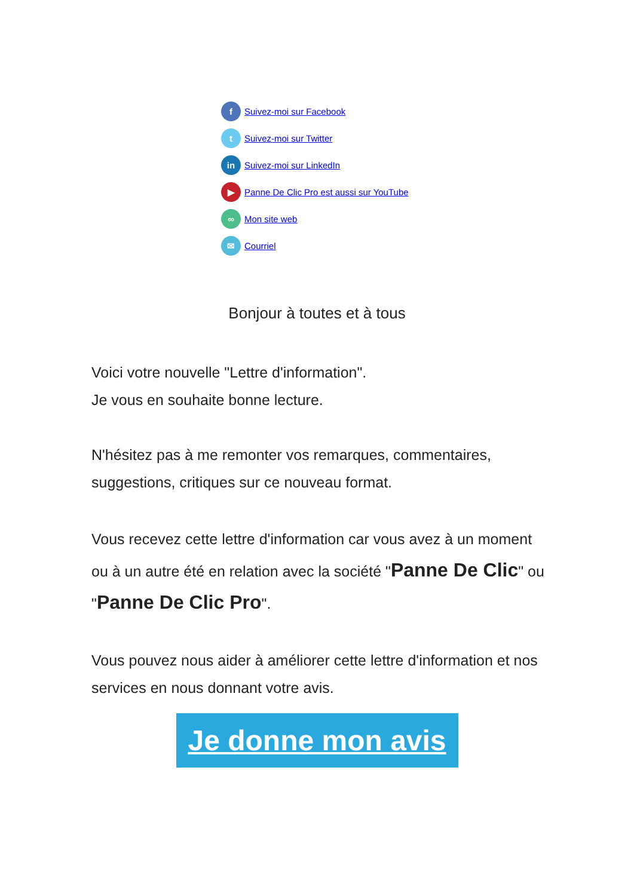f Suivez-moi sur Facebook
t Suivez-moi sur Twitter
in Suivez-moi sur LinkedIn
▶ Panne De Clic Pro est aussi sur YouTube
∞ Mon site web
✉ Courriel
Bonjour à toutes et à tous
Voici votre nouvelle "Lettre d'information".
Je vous en souhaite bonne lecture.
N'hésitez pas à me remonter vos remarques, commentaires, suggestions, critiques sur ce nouveau format.
Vous recevez cette lettre d'information car vous avez à un moment ou à un autre été en relation avec la société "Panne De Clic" ou "Panne De Clic Pro".
Vous pouvez nous aider à améliorer cette lettre d'information et nos services en nous donnant votre avis.
Je donne mon avis